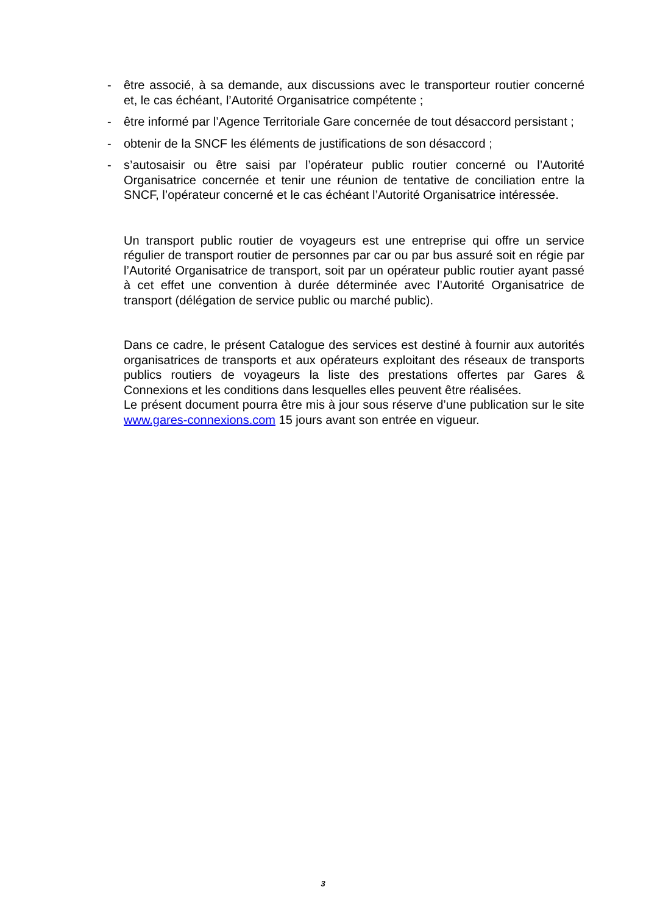- être associé, à sa demande, aux discussions avec le transporteur routier concerné et, le cas échéant, l’Autorité Organisatrice compétente ;
- être informé par l’Agence Territoriale Gare concernée de tout désaccord persistant ;
- obtenir de la SNCF les éléments de justifications de son désaccord ;
- s’autosaisir ou être saisi par l’opérateur public routier concerné ou l’Autorité Organisatrice concernée et tenir une réunion de tentative de conciliation entre la SNCF, l’opérateur concerné et le cas échéant l’Autorité Organisatrice intéressée.
Un transport public routier de voyageurs est une entreprise qui offre un service régulier de transport routier de personnes par car ou par bus assuré soit en régie par l’Autorité Organisatrice de transport, soit par un opérateur public routier ayant passé à cet effet une convention à durée déterminée avec l’Autorité Organisatrice de transport (délégation de service public ou marché public).
Dans ce cadre, le présent Catalogue des services est destiné à fournir aux autorités organisatrices de transports et aux opérateurs exploitant des réseaux de transports publics routiers de voyageurs la liste des prestations offertes par Gares & Connexions et les conditions dans lesquelles elles peuvent être réalisées.
Le présent document pourra être mis à jour sous réserve d’une publication sur le site www.gares-connexions.com 15 jours avant son entrée en vigueur.
3